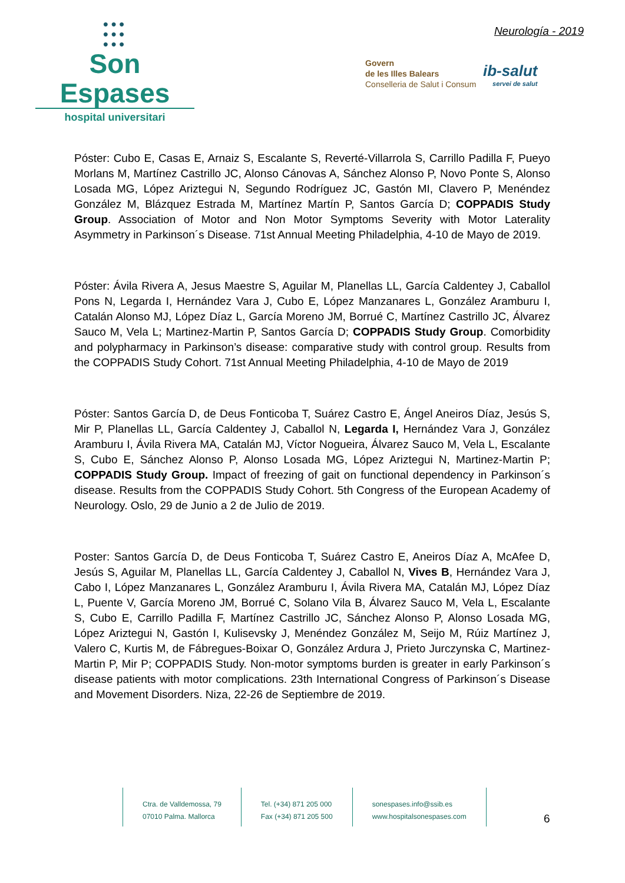●●●
●●●
●●●
Son Espases
hospital universitari
Neurología - 2019
Govern
de les Illes Balears
Conselleria de Salut i Consum
ib-salut
servei de salut
Póster: Cubo E, Casas E, Arnaiz S, Escalante S, Reverté-Villarrola S, Carrillo Padilla F, Pueyo Morlans M, Martínez Castrillo JC, Alonso Cánovas A, Sánchez Alonso P, Novo Ponte S, Alonso Losada MG, López Ariztegui N, Segundo Rodríguez JC, Gastón MI, Clavero P, Menéndez González M, Blázquez Estrada M, Martínez Martín P, Santos García D; COPPADIS Study Group. Association of Motor and Non Motor Symptoms Severity with Motor Laterality Asymmetry in Parkinson´s Disease. 71st Annual Meeting Philadelphia, 4-10 de Mayo de 2019.
Póster: Ávila Rivera A, Jesus Maestre S, Aguilar M, Planellas LL, García Caldentey J, Caballol Pons N, Legarda I, Hernández Vara J, Cubo E, López Manzanares L, González Aramburu I, Catalán Alonso MJ, López Díaz L, García Moreno JM, Borrué C, Martínez Castrillo JC, Álvarez Sauco M, Vela L; Martinez-Martin P, Santos García D; COPPADIS Study Group. Comorbidity and polypharmacy in Parkinson’s disease: comparative study with control group. Results from the COPPADIS Study Cohort. 71st Annual Meeting Philadelphia, 4-10 de Mayo de 2019
Póster: Santos García D, de Deus Fonticoba T, Suárez Castro E, Ángel Aneiros Díaz, Jesús S, Mir P, Planellas LL, García Caldentey J, Caballol N, Legarda I, Hernández Vara J, González Aramburu I, Ávila Rivera MA, Catalán MJ, Víctor Nogueira, Álvarez Sauco M, Vela L, Escalante S, Cubo E, Sánchez Alonso P, Alonso Losada MG, López Ariztegui N, Martinez-Martin P; COPPADIS Study Group. Impact of freezing of gait on functional dependency in Parkinson´s disease. Results from the COPPADIS Study Cohort. 5th Congress of the European Academy of Neurology. Oslo, 29 de Junio a 2 de Julio de 2019.
Poster: Santos García D, de Deus Fonticoba T, Suárez Castro E, Aneiros Díaz A, McAfee D, Jesús S, Aguilar M, Planellas LL, García Caldentey J, Caballol N, Vives B, Hernández Vara J, Cabo I, López Manzanares L, González Aramburu I, Ávila Rivera MA, Catalán MJ, López Díaz L, Puente V, García Moreno JM, Borrué C, Solano Vila B, Álvarez Sauco M, Vela L, Escalante S, Cubo E, Carrillo Padilla F, Martínez Castrillo JC, Sánchez Alonso P, Alonso Losada MG, López Ariztegui N, Gastón I, Kulisevsky J, Menéndez González M, Seijo M, Rúiz Martínez J, Valero C, Kurtis M, de Fábregues-Boixar O, González Ardura J, Prieto Jurczynska C, Martinez-Martin P, Mir P; COPPADIS Study. Non-motor symptoms burden is greater in early Parkinson´s disease patients with motor complications. 23th International Congress of Parkinson´s Disease and Movement Disorders. Niza, 22-26 de Septiembre de 2019.
Ctra. de Valldemossa, 79
07010 Palma. Mallorca
Tel. (+34) 871 205 000
Fax (+34) 871 205 500
sonespases.info@ssib.es
www.hospitalsonespases.com
6